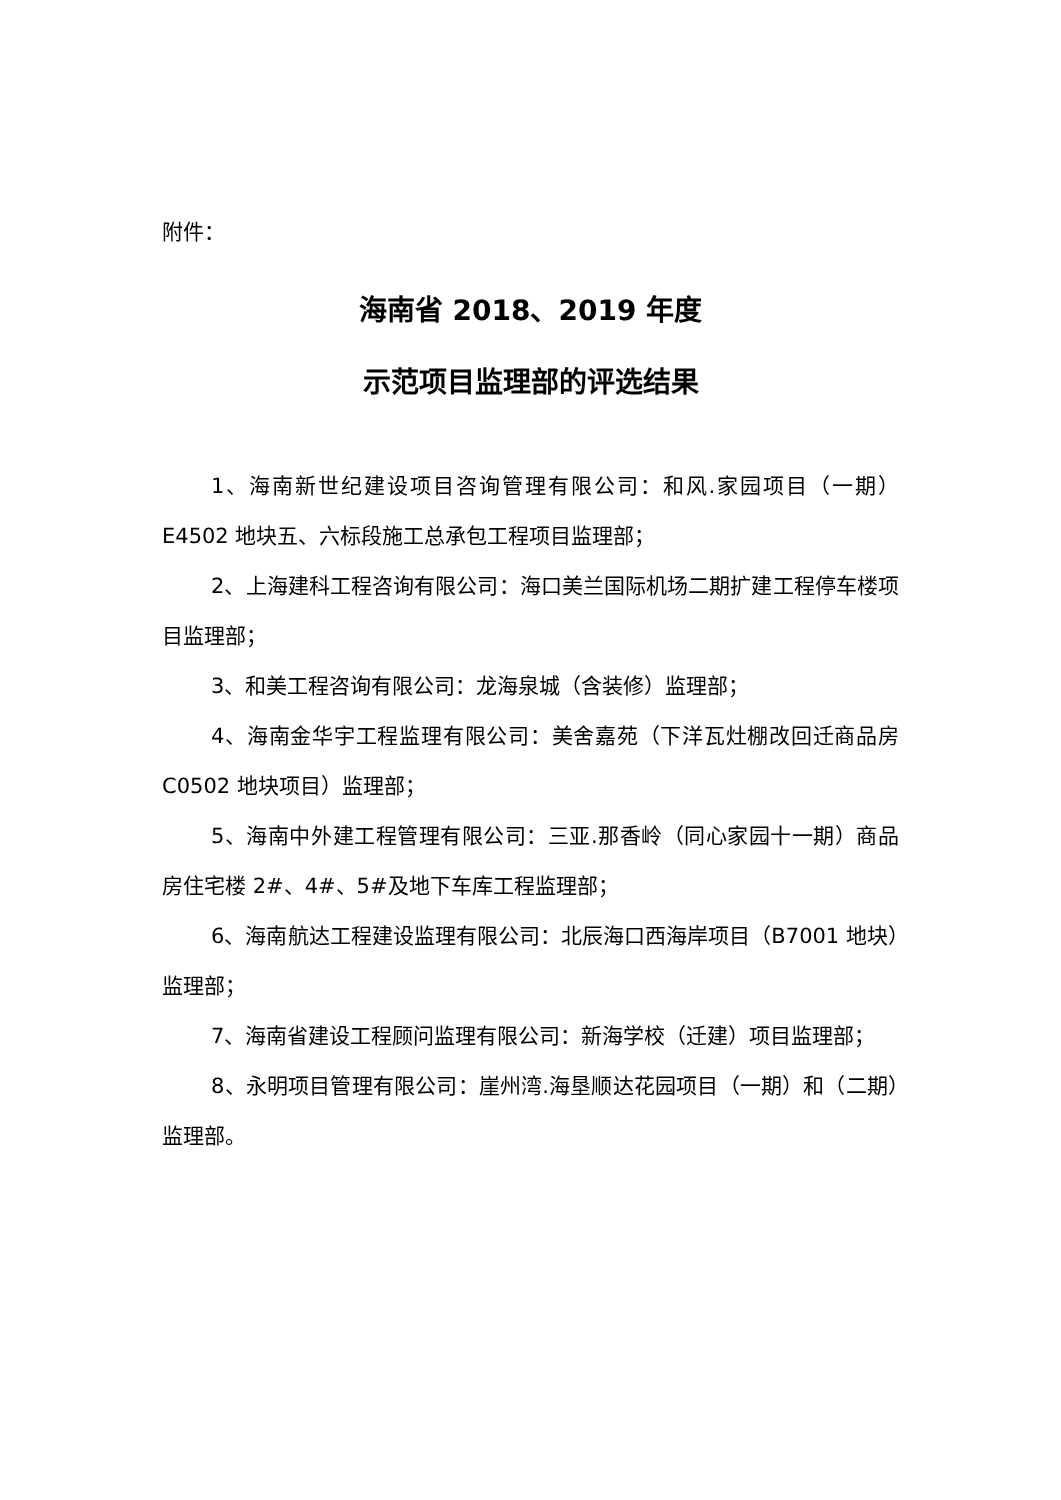附件：
海南省 2018、2019 年度
示范项目监理部的评选结果
1、海南新世纪建设项目咨询管理有限公司：和风.家园项目（一期）E4502 地块五、六标段施工总承包工程项目监理部；
2、上海建科工程咨询有限公司：海口美兰国际机场二期扩建工程停车楼项目监理部；
3、和美工程咨询有限公司：龙海泉城（含装修）监理部；
4、海南金华宇工程监理有限公司：美舍嘉苑（下洋瓦灶棚改回迁商品房 C0502 地块项目）监理部；
5、海南中外建工程管理有限公司：三亚.那香岭（同心家园十一期）商品房住宅楼 2#、4#、5#及地下车库工程监理部；
6、海南航达工程建设监理有限公司：北辰海口西海岸项目（B7001 地块）监理部；
7、海南省建设工程顾问监理有限公司：新海学校（迁建）项目监理部；
8、永明项目管理有限公司：崖州湾.海垦顺达花园项目（一期）和（二期）监理部。